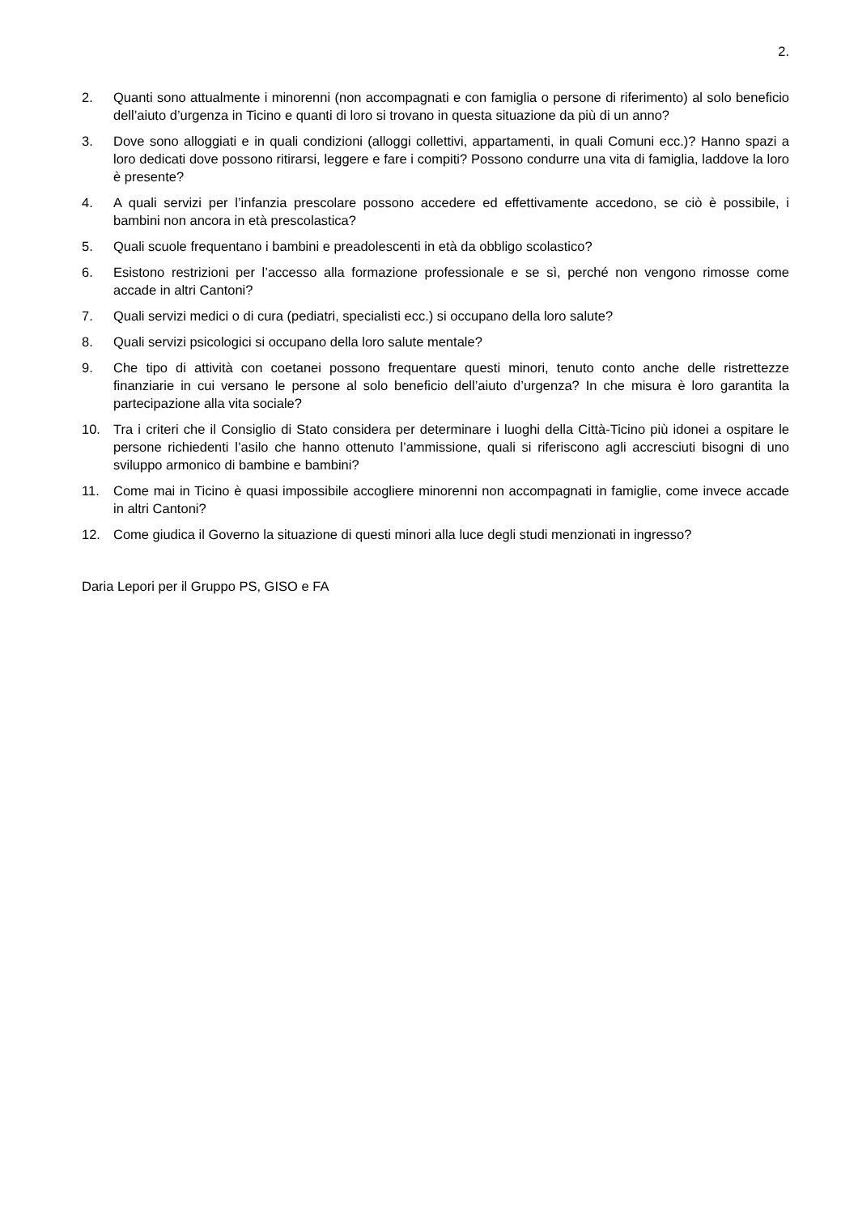2.
2. Quanti sono attualmente i minorenni (non accompagnati e con famiglia o persone di riferimento) al solo beneficio dell’aiuto d’urgenza in Ticino e quanti di loro si trovano in questa situazione da più di un anno?
3. Dove sono alloggiati e in quali condizioni (alloggi collettivi, appartamenti, in quali Comuni ecc.)? Hanno spazi a loro dedicati dove possono ritirarsi, leggere e fare i compiti? Possono condurre una vita di famiglia, laddove la loro è presente?
4. A quali servizi per l’infanzia prescolare possono accedere ed effettivamente accedono, se ciò è possibile, i bambini non ancora in età prescolastica?
5. Quali scuole frequentano i bambini e preadolescenti in età da obbligo scolastico?
6. Esistono restrizioni per l’accesso alla formazione professionale e se sì, perché non vengono rimosse come accade in altri Cantoni?
7. Quali servizi medici o di cura (pediatri, specialisti ecc.) si occupano della loro salute?
8. Quali servizi psicologici si occupano della loro salute mentale?
9. Che tipo di attività con coetanei possono frequentare questi minori, tenuto conto anche delle ristrettezze finanziarie in cui versano le persone al solo beneficio dell’aiuto d’urgenza? In che misura è loro garantita la partecipazione alla vita sociale?
10. Tra i criteri che il Consiglio di Stato considera per determinare i luoghi della Città-Ticino più idonei a ospitare le persone richiedenti l’asilo che hanno ottenuto l’ammissione, quali si riferiscono agli accresciuti bisogni di uno sviluppo armonico di bambine e bambini?
11. Come mai in Ticino è quasi impossibile accogliere minorenni non accompagnati in famiglie, come invece accade in altri Cantoni?
12. Come giudica il Governo la situazione di questi minori alla luce degli studi menzionati in ingresso?
Daria Lepori per il Gruppo PS, GISO e FA